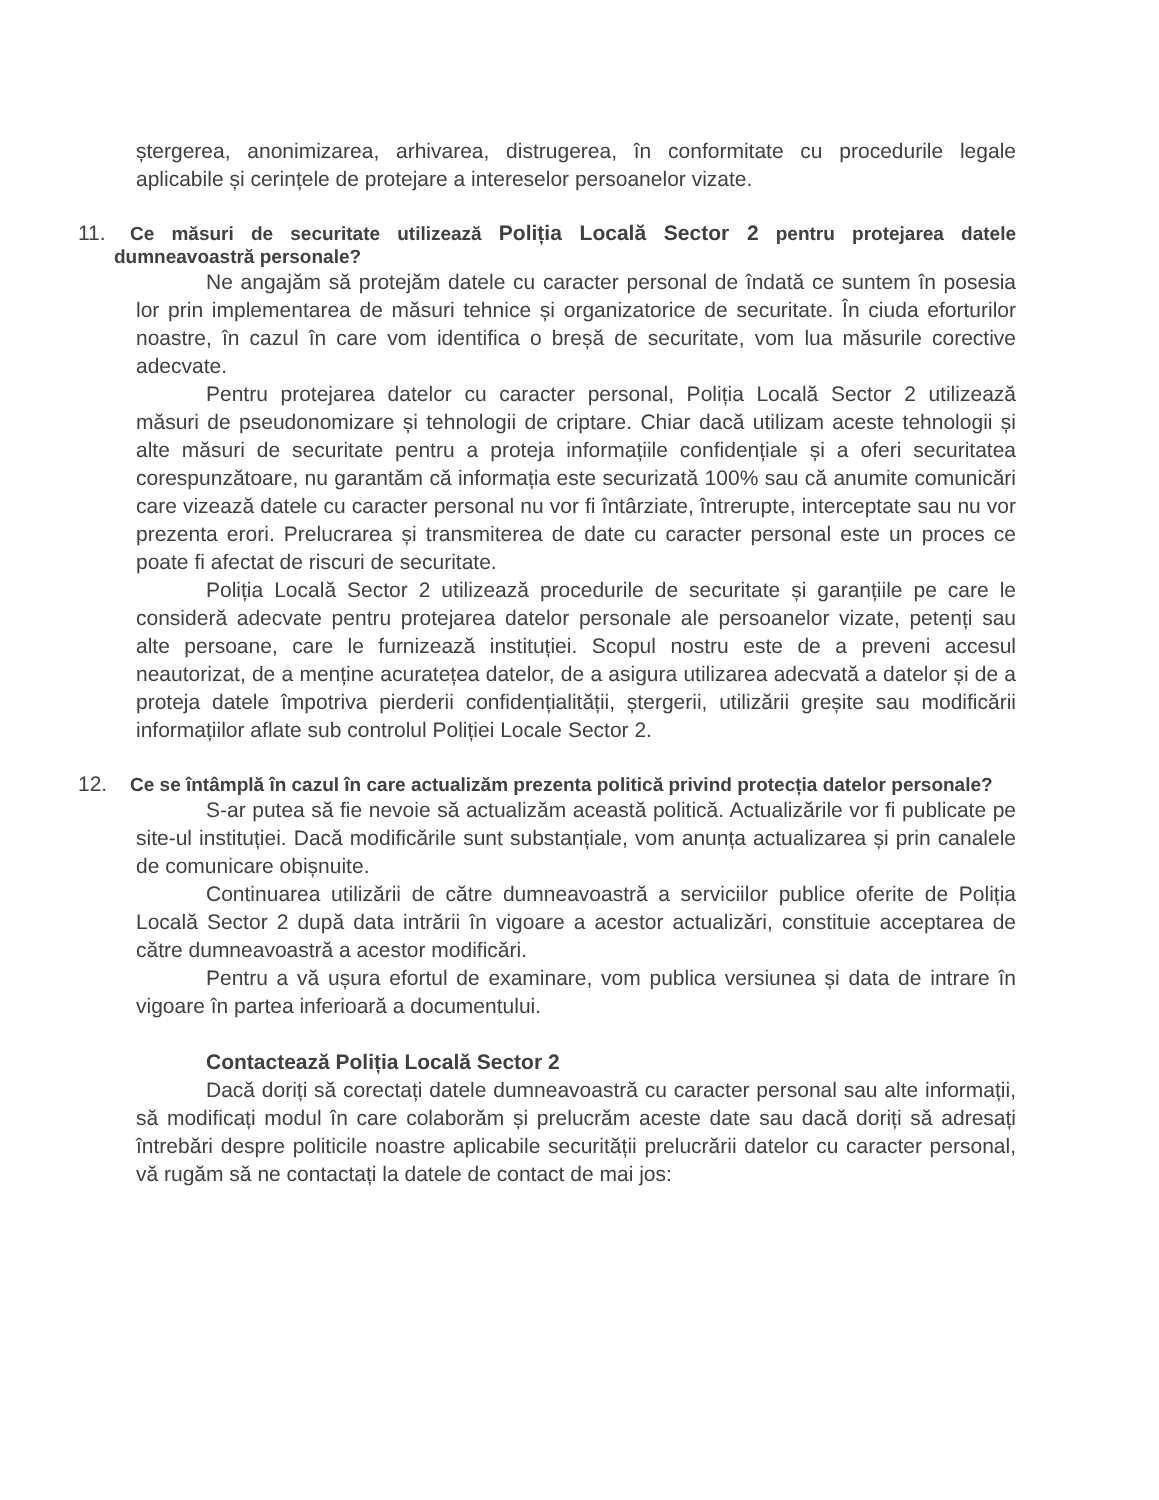ștergerea, anonimizarea, arhivarea, distrugerea, în conformitate cu procedurile legale aplicabile și cerințele de protejare a intereselor persoanelor vizate.
11. Ce măsuri de securitate utilizează Poliția Locală Sector 2 pentru protejarea datele dumneavoastră personale?
Ne angajăm să protejăm datele cu caracter personal de îndată ce suntem în posesia lor prin implementarea de măsuri tehnice și organizatorice de securitate. În ciuda eforturilor noastre, în cazul în care vom identifica o breșă de securitate, vom lua măsurile corective adecvate.
Pentru protejarea datelor cu caracter personal, Poliția Locală Sector 2 utilizează măsuri de pseudonomizare și tehnologii de criptare. Chiar dacă utilizam aceste tehnologii și alte măsuri de securitate pentru a proteja informațiile confidențiale și a oferi securitatea corespunzătoare, nu garantăm că informația este securizată 100% sau că anumite comunicări care vizează datele cu caracter personal nu vor fi întârziate, întrerupte, interceptate sau nu vor prezenta erori. Prelucrarea și transmiterea de date cu caracter personal este un proces ce poate fi afectat de riscuri de securitate.
Poliția Locală Sector 2 utilizează procedurile de securitate și garanțiile pe care le consideră adecvate pentru protejarea datelor personale ale persoanelor vizate, petenți sau alte persoane, care le furnizează instituției. Scopul nostru este de a preveni accesul neautorizat, de a menține acuratețea datelor, de a asigura utilizarea adecvată a datelor și de a proteja datele împotriva pierderii confidențialității, ștergerii, utilizării greșite sau modificării informațiilor aflate sub controlul Poliției Locale Sector 2.
12. Ce se întâmplă în cazul în care actualizăm prezenta politică privind protecția datelor personale?
S-ar putea să fie nevoie să actualizăm această politică. Actualizările vor fi publicate pe site-ul instituției. Dacă modificările sunt substanțiale, vom anunța actualizarea și prin canalele de comunicare obișnuite.
Continuarea utilizării de către dumneavoastră a serviciilor publice oferite de Poliția Locală Sector 2 după data intrării în vigoare a acestor actualizări, constituie acceptarea de către dumneavoastră a acestor modificări.
Pentru a vă ușura efortul de examinare, vom publica versiunea și data de intrare în vigoare în partea inferioară a documentului.
Contactează Poliția Locală Sector 2
Dacă doriți să corectați datele dumneavoastră cu caracter personal sau alte informații, să modificați modul în care colaborăm și prelucrăm aceste date sau dacă doriți să adresați întrebări despre politicile noastre aplicabile securității prelucrării datelor cu caracter personal, vă rugăm să ne contactați la datele de contact de mai jos: